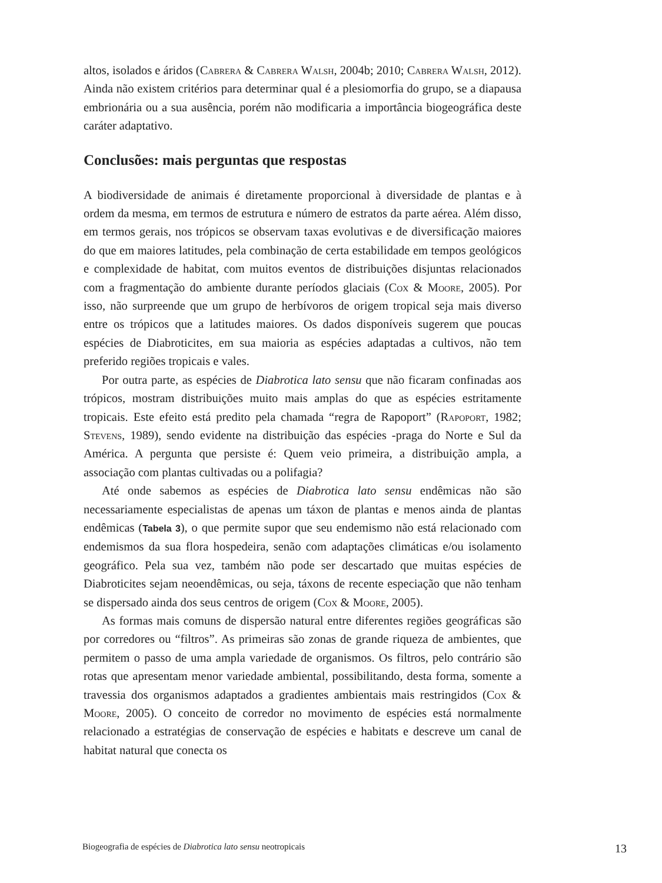altos, isolados e áridos (Cabrera & Cabrera Walsh, 2004b; 2010; Cabrera Walsh, 2012). Ainda não existem critérios para determinar qual é a plesiomorfia do grupo, se a diapausa embrionária ou a sua ausência, porém não modificaria a importância biogeográfica deste caráter adaptativo.
Conclusões: mais perguntas que respostas
A biodiversidade de animais é diretamente proporcional à diversidade de plantas e à ordem da mesma, em termos de estrutura e número de estratos da parte aérea. Além disso, em termos gerais, nos trópicos se observam taxas evolutivas e de diversificação maiores do que em maiores latitudes, pela combinação de certa estabilidade em tempos geológicos e complexidade de habitat, com muitos eventos de distribuições disjuntas relacionados com a fragmentação do ambiente durante períodos glaciais (Cox & Moore, 2005). Por isso, não surpreende que um grupo de herbívoros de origem tropical seja mais diverso entre os trópicos que a latitudes maiores. Os dados disponíveis sugerem que poucas espécies de Diabroticites, em sua maioria as espécies adaptadas a cultivos, não tem preferido regiões tropicais e vales.
Por outra parte, as espécies de Diabrotica lato sensu que não ficaram confinadas aos trópicos, mostram distribuições muito mais amplas do que as espécies estritamente tropicais. Este efeito está predito pela chamada “regra de Rapoport” (Rapoport, 1982; Stevens, 1989), sendo evidente na distribuição das espécies -praga do Norte e Sul da América. A pergunta que persiste é: Quem veio primeira, a distribuição ampla, a associação com plantas cultivadas ou a polifagia?
Até onde sabemos as espécies de Diabrotica lato sensu endêmicas não são necessariamente especialistas de apenas um táxon de plantas e menos ainda de plantas endêmicas (Tabela 3), o que permite supor que seu endemismo não está relacionado com endemismos da sua flora hospedeira, senão com adaptações climáticas e/ou isolamento geográfico. Pela sua vez, também não pode ser descartado que muitas espécies de Diabroticites sejam neoendêmicas, ou seja, táxons de recente especiação que não tenham se dispersado ainda dos seus centros de origem (Cox & Moore, 2005).
As formas mais comuns de dispersão natural entre diferentes regiões geográficas são por corredores ou “filtros”. As primeiras são zonas de grande riqueza de ambientes, que permitem o passo de uma ampla variedade de organismos. Os filtros, pelo contrário são rotas que apresentam menor variedade ambiental, possibilitando, desta forma, somente a travessia dos organismos adaptados a gradientes ambientais mais restringidos (Cox & Moore, 2005). O conceito de corredor no movimento de espécies está normalmente relacionado a estratégias de conservação de espécies e habitats e descreve um canal de habitat natural que conecta os
Biogeografia de espécies de Diabrotica lato sensu neotropicais 13